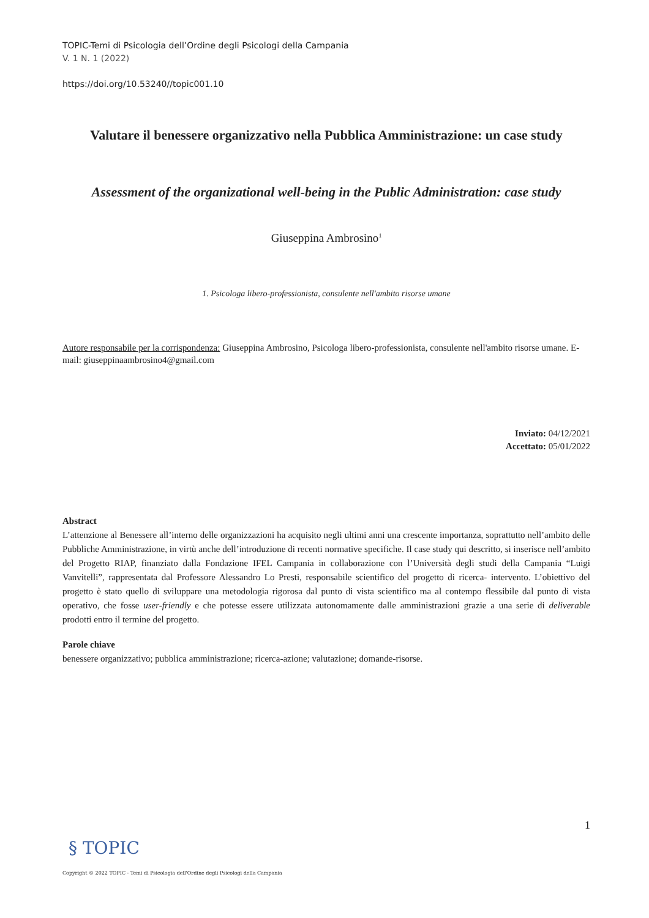TOPIC-Temi di Psicologia dell’Ordine degli Psicologi della Campania
V. 1 N. 1 (2022)
https://doi.org/10.53240//topic001.10
Valutare il benessere organizzativo nella Pubblica Amministrazione: un case study
Assessment of the organizational well-being in the Public Administration: case study
Giuseppina Ambrosino<sup>1</sup>
1. Psicologa libero-professionista, consulente nell'ambito risorse umane
Autore responsabile per la corrispondenza: Giuseppina Ambrosino, Psicologa libero-professionista, consulente nell'ambito risorse umane. E-mail: giuseppinaambrosino4@gmail.com
Inviato: 04/12/2021
Accettato: 05/01/2022
Abstract
L’attenzione al Benessere all’interno delle organizzazioni ha acquisito negli ultimi anni una crescente importanza, soprattutto nell’ambito delle Pubbliche Amministrazione, in virtù anche dell’introduzione di recenti normative specifiche. Il case study qui descritto, si inserisce nell’ambito del Progetto RIAP, finanziato dalla Fondazione IFEL Campania in collaborazione con l’Università degli studi della Campania “Luigi Vanvitelli”, rappresentata dal Professore Alessandro Lo Presti, responsabile scientifico del progetto di ricerca- intervento. L’obiettivo del progetto è stato quello di sviluppare una metodologia rigorosa dal punto di vista scientifico ma al contempo flessibile dal punto di vista operativo, che fosse user-friendly e che potesse essere utilizzata autonomamente dalle amministrazioni grazie a una serie di deliverable prodotti entro il termine del progetto.
Parole chiave
benessere organizzativo; pubblica amministrazione; ricerca-azione; valutazione; domande-risorse.
1
§ TOPIC
Copyright © 2022 TOPIC - Temi di Psicologia dell'Ordine degli Psicologi della Campania